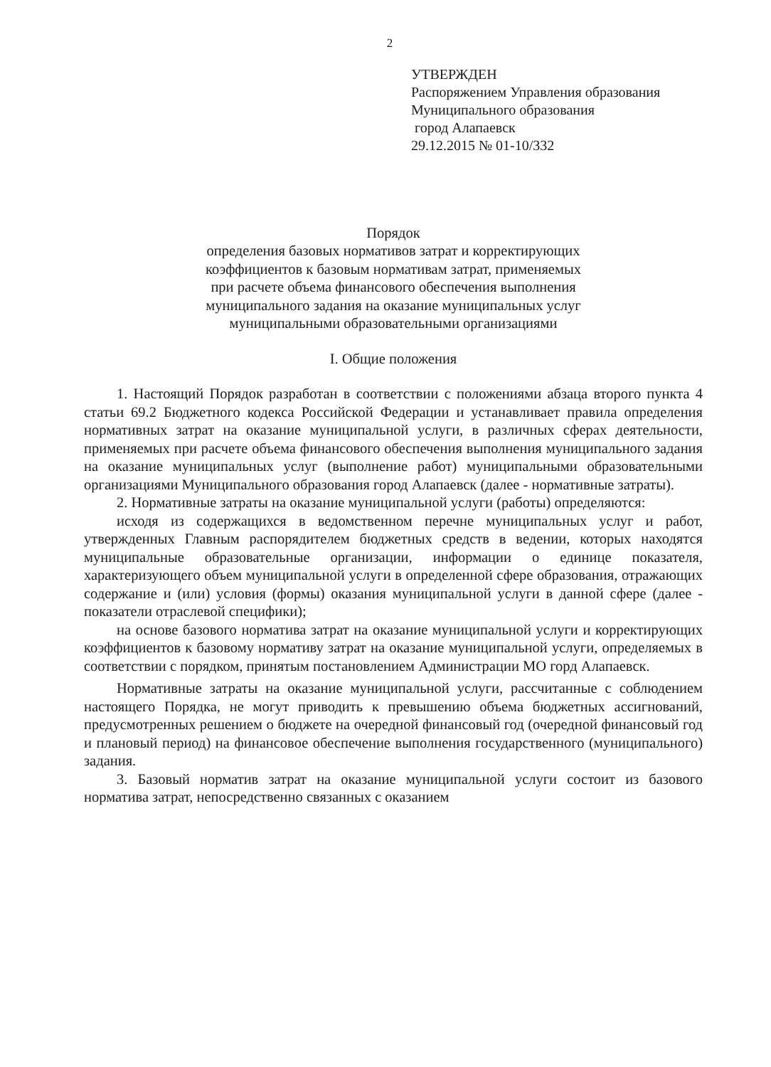2
УТВЕРЖДЕН
Распоряжением Управления образования
Муниципального образования
город Алапаевск
29.12.2015 № 01-10/332
Порядок
определения базовых нормативов затрат и корректирующих
коэффициентов к базовым нормативам затрат, применяемых
при расчете объема финансового обеспечения выполнения
муниципального задания на оказание муниципальных услуг
муниципальными образовательными организациями
I. Общие положения
1. Настоящий Порядок разработан в соответствии с положениями абзаца второго пункта 4 статьи 69.2 Бюджетного кодекса Российской Федерации и устанавливает правила определения нормативных затрат на оказание муниципальной услуги, в различных сферах деятельности, применяемых при расчете объема финансового обеспечения выполнения муниципального задания на оказание муниципальных услуг (выполнение работ) муниципальными образовательными организациями Муниципального образования город Алапаевск (далее - нормативные затраты).
2. Нормативные затраты на оказание муниципальной услуги (работы) определяются:
исходя из содержащихся в ведомственном перечне муниципальных услуг и работ, утвержденных Главным распорядителем бюджетных средств в ведении, которых находятся муниципальные образовательные организации, информации о единице показателя, характеризующего объем муниципальной услуги в определенной сфере образования, отражающих содержание и (или) условия (формы) оказания муниципальной услуги в данной сфере (далее - показатели отраслевой специфики);
на основе базового норматива затрат на оказание муниципальной услуги и корректирующих коэффициентов к базовому нормативу затрат на оказание муниципальной услуги, определяемых в соответствии с порядком, принятым постановлением Администрации МО горд Алапаевск.
Нормативные затраты на оказание муниципальной услуги, рассчитанные с соблюдением настоящего Порядка, не могут приводить к превышению объема бюджетных ассигнований, предусмотренных решением о бюджете на очередной финансовый год (очередной финансовый год и плановый период) на финансовое обеспечение выполнения государственного (муниципального) задания.
3. Базовый норматив затрат на оказание муниципальной услуги состоит из базового норматива затрат, непосредственно связанных с оказанием